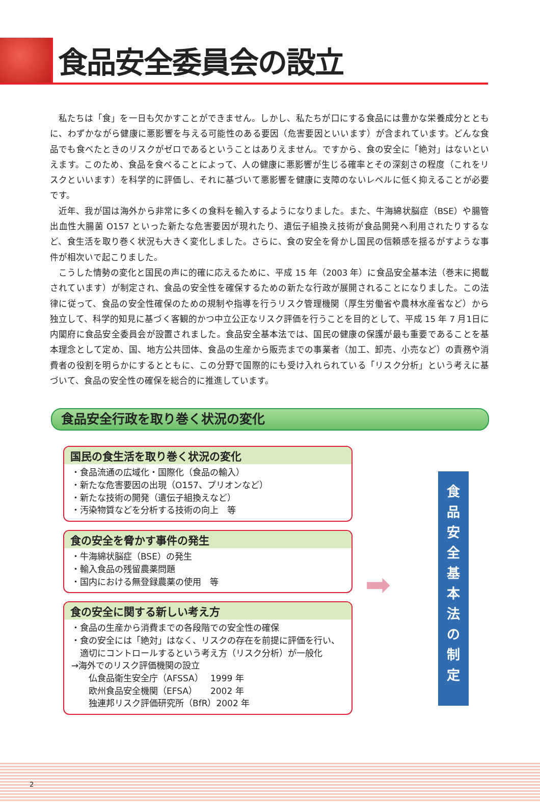食品安全委員会の設立
私たちは「食」を一日も欠かすことができません。しかし、私たちが口にする食品には豊かな栄養成分とともに、わずかながら健康に悪影響を与える可能性のある要因（危害要因といいます）が含まれています。どんな食品でも食べたときのリスクがゼロであるということはありえません。ですから、食の安全に「絶対」はないといえます。このため、食品を食べることによって、人の健康に悪影響が生じる確率とその深刻さの程度（これをリスクといいます）を科学的に評価し、それに基づいて悪影響を健康に支障のないレベルに低く抑えることが必要です。
近年、我が国は海外から非常に多くの食料を輸入するようになりました。また、牛海綿状脳症（BSE）や腸管出血性大腸菌 O157 といった新たな危害要因が現れたり、遺伝子組換え技術が食品開発へ利用されたりするなど、食生活を取り巻く状況も大きく変化しました。さらに、食の安全を脅かし国民の信頼感を揺るがすような事件が相次いで起こりました。
こうした情勢の変化と国民の声に的確に応えるために、平成 15 年（2003 年）に食品安全基本法（巻末に掲載されています）が制定され、食品の安全性を確保するための新たな行政が展開されることになりました。この法律に従って、食品の安全性確保のための規制や指導を行うリスク管理機関（厚生労働省や農林水産省など）から独立して、科学的知見に基づく客観的かつ中立公正なリスク評価を行うことを目的として、平成 15 年 7 月1日に内閣府に食品安全委員会が設置されました。食品安全基本法では、国民の健康の保護が最も重要であることを基本理念として定め、国、地方公共団体、食品の生産から販売までの事業者（加工、卸売、小売など）の責務や消費者の役割を明らかにするとともに、この分野で国際的にも受け入れられている「リスク分析」という考えに基づいて、食品の安全性の確保を総合的に推進しています。
食品安全行政を取り巻く状況の変化
国民の食生活を取り巻く状況の変化
・食品流通の広域化・国際化（食品の輸入）
・新たな危害要因の出現（O157、プリオンなど）
・新たな技術の開発（遺伝子組換えなど）
・汚染物質などを分析する技術の向上　等
食の安全を脅かす事件の発生
・牛海綿状脳症（BSE）の発生
・輸入食品の残留農薬問題
・国内における無登録農薬の使用　等
食の安全に関する新しい考え方
・食品の生産から消費までの各段階での安全性の確保
・食の安全には「絶対」はなく、リスクの存在を前提に評価を行い、
　適切にコントロールするという考え方（リスク分析）が一般化
→海外でのリスク評価機関の設立
　　仏食品衛生安全庁（AFSSA）　 1999 年
　　欧州食品安全機関（EFSA）　　2002 年
　　独連邦リスク評価研究所（BfR）2002 年
➡
食
品
安
全
基
本
法
の
制
定
2